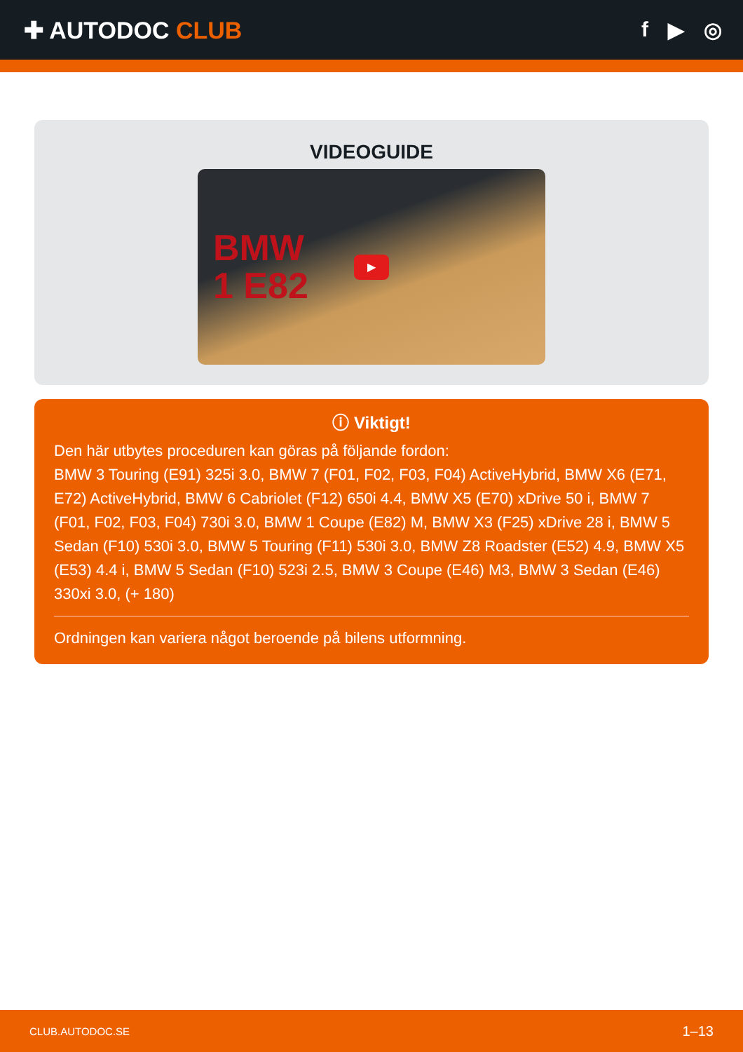✚ AUTODOC CLUB f ▶ ◎
VIDEOGUIDE
BMW
1 E82
▶
ⓘ Viktigt!
Den här utbytes proceduren kan göras på följande fordon:
BMW 3 Touring (E91) 325i 3.0, BMW 7 (F01, F02, F03, F04) ActiveHybrid, BMW X6 (E71, E72) ActiveHybrid, BMW 6 Cabriolet (F12) 650i 4.4, BMW X5 (E70) xDrive 50 i, BMW 7 (F01, F02, F03, F04) 730i 3.0, BMW 1 Coupe (E82) M, BMW X3 (F25) xDrive 28 i, BMW 5 Sedan (F10) 530i 3.0, BMW 5 Touring (F11) 530i 3.0, BMW Z8 Roadster (E52) 4.9, BMW X5 (E53) 4.4 i, BMW 5 Sedan (F10) 523i 2.5, BMW 3 Coupe (E46) M3, BMW 3 Sedan (E46) 330xi 3.0, (+ 180)
Ordningen kan variera något beroende på bilens utformning.
CLUB.AUTODOC.SE 1–13